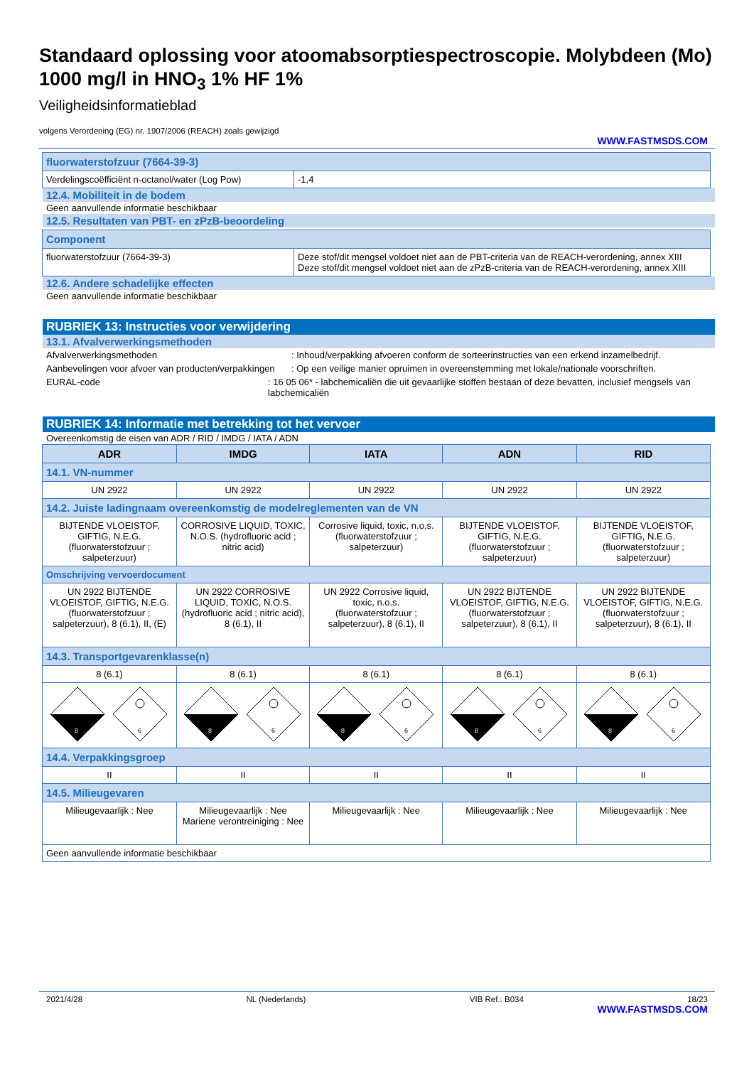Standaard oplossing voor atoomabsorptiespectroscopie. Molybdeen (Mo) 1000 mg/l in HNO<sub>3</sub> 1% HF 1%
Veiligheidsinformatieblad
volgens Verordening (EG) nr. 1907/2006 (REACH) zoals gewijzigd
WWW.FASTMSDS.COM
| fluorwaterstofzuur (7664-39-3) | |
| Verdelingscoëfficiënt n-octanol/water (Log Pow) | -1,4 |
12.4. Mobiliteit in de bodem
Geen aanvullende informatie beschikbaar
12.5. Resultaten van PBT- en zPzB-beoordeling
| Component | |
| fluorwaterstofzuur (7664-39-3) | Deze stof/dit mengsel voldoet niet aan de PBT-criteria van de REACH-verordening, annex XIII Deze stof/dit mengsel voldoet niet aan de zPzB-criteria van de REACH-verordening, annex XIII |
12.6. Andere schadelijke effecten
Geen aanvullende informatie beschikbaar
RUBRIEK 13: Instructies voor verwijdering
13.1. Afvalverwerkingsmethoden
Afvalverwerkingsmethoden : Inhoud/verpakking afvoeren conform de sorteerinstructies van een erkend inzamelbedrijf.
Aanbevelingen voor afvoer van producten/verpakkingen
: Op een veilige manier opruimen in overeenstemming met lokale/nationale voorschriften.
EURAL-code : 16 05 06* - labchemicaliën die uit gevaarlijke stoffen bestaan of deze bevatten, inclusief mengsels van labchemicaliën
RUBRIEK 14: Informatie met betrekking tot het vervoer
Overeenkomstig de eisen van ADR / RID / IMDG / IATA / ADN
| ADR | IMDG | IATA | ADN | RID |
| --- | --- | --- | --- | --- |
| 14.1. VN-nummer | | | | |
| UN 2922 | UN 2922 | UN 2922 | UN 2922 | UN 2922 |
| 14.2. Juiste ladingnaam overeenkomstig de modelreglementen van de VN | | | | |
| BIJTENDE VLOEISTOF, GIFTIG, N.E.G. (fluorwaterstofzuur ; salpeterzuur) | CORROSIVE LIQUID, TOXIC, N.O.S. (hydrofluoric acid ; nitric acid) | Corrosive liquid, toxic, n.o.s. (fluorwaterstofzuur ; salpeterzuur) | BIJTENDE VLOEISTOF, GIFTIG, N.E.G. (fluorwaterstofzuur ; salpeterzuur) | BIJTENDE VLOEISTOF, GIFTIG, N.E.G. (fluorwaterstofzuur ; salpeterzuur) |
| Omschrijving vervoerdocument | | | | |
| UN 2922 BIJTENDE VLOEISTOF, GIFTIG, N.E.G. (fluorwaterstofzuur ; salpeterzuur), 8 (6.1), II, (E) | UN 2922 CORROSIVE LIQUID, TOXIC, N.O.S. (hydrofluoric acid ; nitric acid), 8 (6.1), II | UN 2922 Corrosive liquid, toxic, n.o.s. (fluorwaterstofzuur ; salpeterzuur), 8 (6.1), II | UN 2922 BIJTENDE VLOEISTOF, GIFTIG, N.E.G. (fluorwaterstofzuur ; salpeterzuur), 8 (6.1), II | UN 2922 BIJTENDE VLOEISTOF, GIFTIG, N.E.G. (fluorwaterstofzuur ; salpeterzuur), 8 (6.1), II |
| 14.3. Transportgevarenklasse(n) | | | | |
| 8 (6.1) | 8 (6.1) | 8 (6.1) | 8 (6.1) | 8 (6.1) |
| 8 6 | 8 6 | 8 6 | 8 6 | 8 6 |
| 14.4. Verpakkingsgroep | | | | |
| II | II | II | II | II |
| 14.5. Milieugevaren | | | | |
| Milieugevaarlijk : Nee | Milieugevaarlijk : Nee Mariene verontreiniging : Nee | Milieugevaarlijk : Nee | Milieugevaarlijk : Nee | Milieugevaarlijk : Nee |
| Geen aanvullende informatie beschikbaar | | | | |
2021/4/28 NL (Nederlands) VIB Ref.: B034 18/23
WWW.FASTMSDS.COM